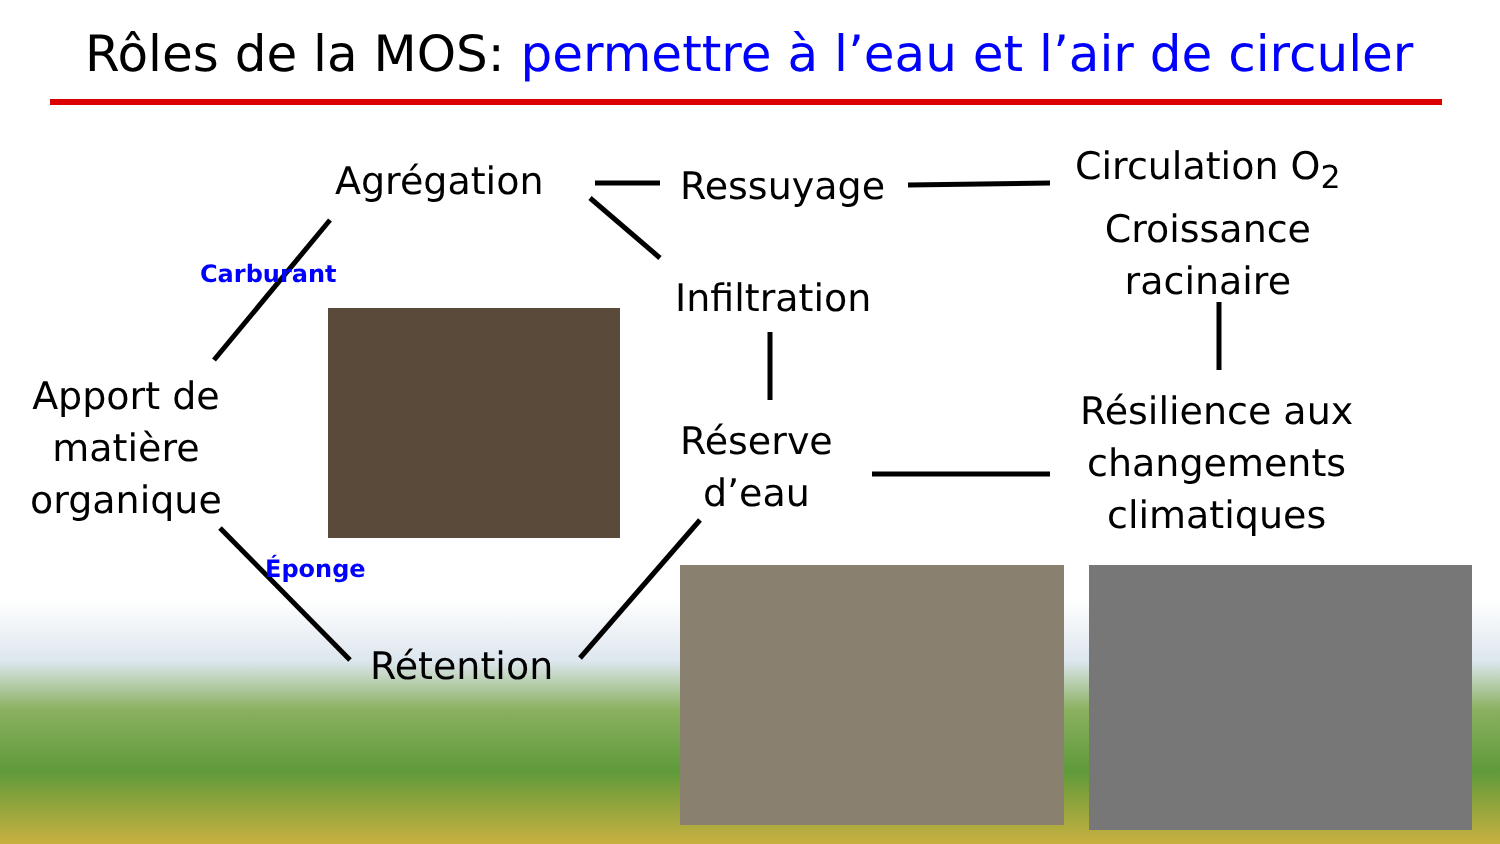Rôles de la MOS: permettre à l’eau et l’air de circuler
Agrégation Ressuyage
Circulation O<sub>2</sub>
Croissance
racinaire
Infiltration
Apport de
matière
organique
Réserve
d’eau
Résilience aux
changements
climatiques
Rétention
Carburant
Éponge